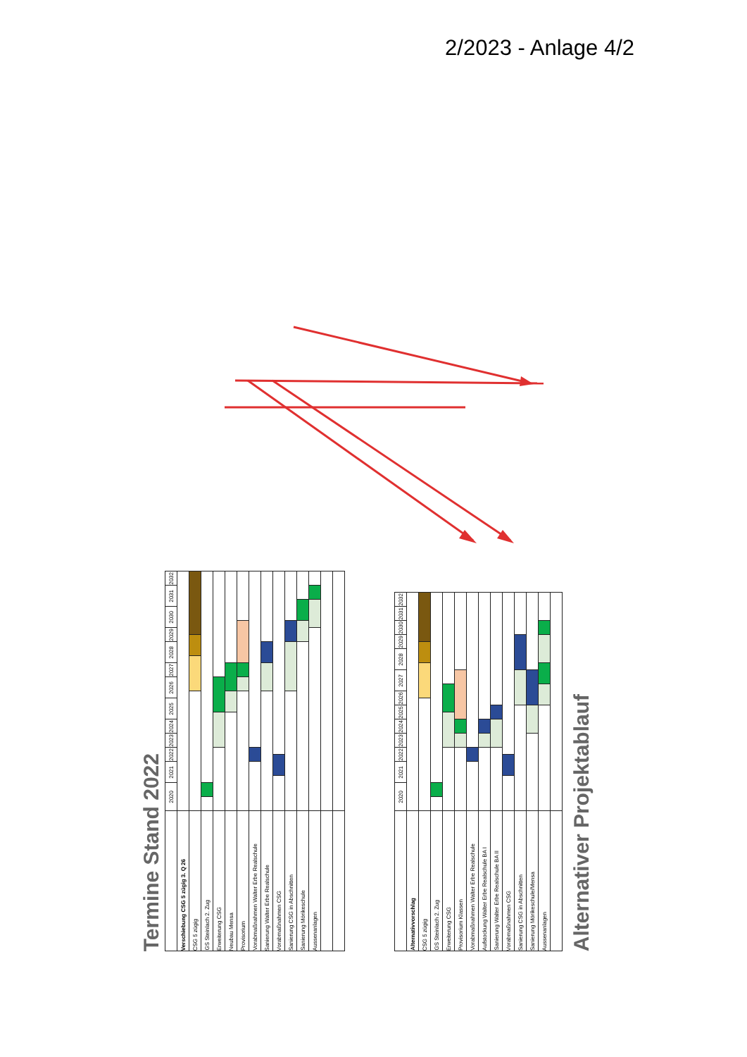2/2023 - Anlage 4/2
Termine Stand 2022
| | 2020 | | 2021 | | 2022 | | 2023 | 2024 | 2025 | | 2026 | | 2027 | | 2028 | | 2029 | | 2030 | | 2031 | | 2032 | |
| Verschiebung CSG 5 zügig 3. Q 26 | | | | | | | | | | | | | | | | | | | | | | | | |
| CSG 5 zügig | | | | | | | | | | | | | | | | | | | | | | | | |
| GS Steinlach 2. Zug | | | | | | | | | | | | | | | | | | | | | | | | |
| Erweiterung CSG | | | | | | | | | | | | | | | | | | | | | | | | |
| Neubau Mensa | | | | | | | | | | | | | | | | | | | | | | | | |
| Provisorium | | | | | | | | | | | | | | | | | | | | | | | | |
| Vorabmaßnahmen Walter Erbe Realschule | | | | | | | | | | | | | | | | | | | | | | | | |
| Sanierung Walter Erbe Realschule | | | | | | | | | | | | | | | | | | | | | | | | |
| Vorabmaßnahmen CSG | | | | | | | | | | | | | | | | | | | | | | | | |
| Sanierung CSG in Abschnitten | | | | | | | | | | | | | | | | | | | | | | | | |
| Sanierung Mörikeschule | | | | | | | | | | | | | | | | | | | | | | | | |
| Aussenanlagen | | | | | | | | | | | | | | | | | | | | | | | | |
| | 2020 | | 2021 | | 2022 | | 2023 | 2024 | | 2025 | | 2026 | | 2027 | | 2028 | | 2029 | | 2030 | | 2031 | 2032 |
| Alternativvorschlag | | | | | | | | | | | | | | | | | | | | | | | |
| CSG 5 zügig | | | | | | | | | | | | | | | | | | | | | | | |
| GS Steinlach 2. Zug | | | | | | | | | | | | | | | | | | | | | | | |
| Erweiterung CSG | | | | | | | | | | | | | | | | | | | | | | | |
| Provisorium Klassen | | | | | | | | | | | | | | | | | | | | | | | |
| Vorabmaßnahmen Walter Erbe Realschule | | | | | | | | | | | | | | | | | | | | | | | |
| Aufstockung Walter Erbe Realschule BA I | | | | | | | | | | | | | | | | | | | | | | | |
| Sanierung Walter Erbe Realschule BA II | | | | | | | | | | | | | | | | | | | | | | | |
| Vorabmaßnahmen CSG | | | | | | | | | | | | | | | | | | | | | | | |
| Sanierung CSG in Abschnitten | | | | | | | | | | | | | | | | | | | | | | | |
| Sanierung Mörikeschule/Mensa | | | | | | | | | | | | | | | | | | | | | | | |
| Aussenanlagen | | | | | | | | | | | | | | | | | | | | | | | |
Alternativer Projektablauf